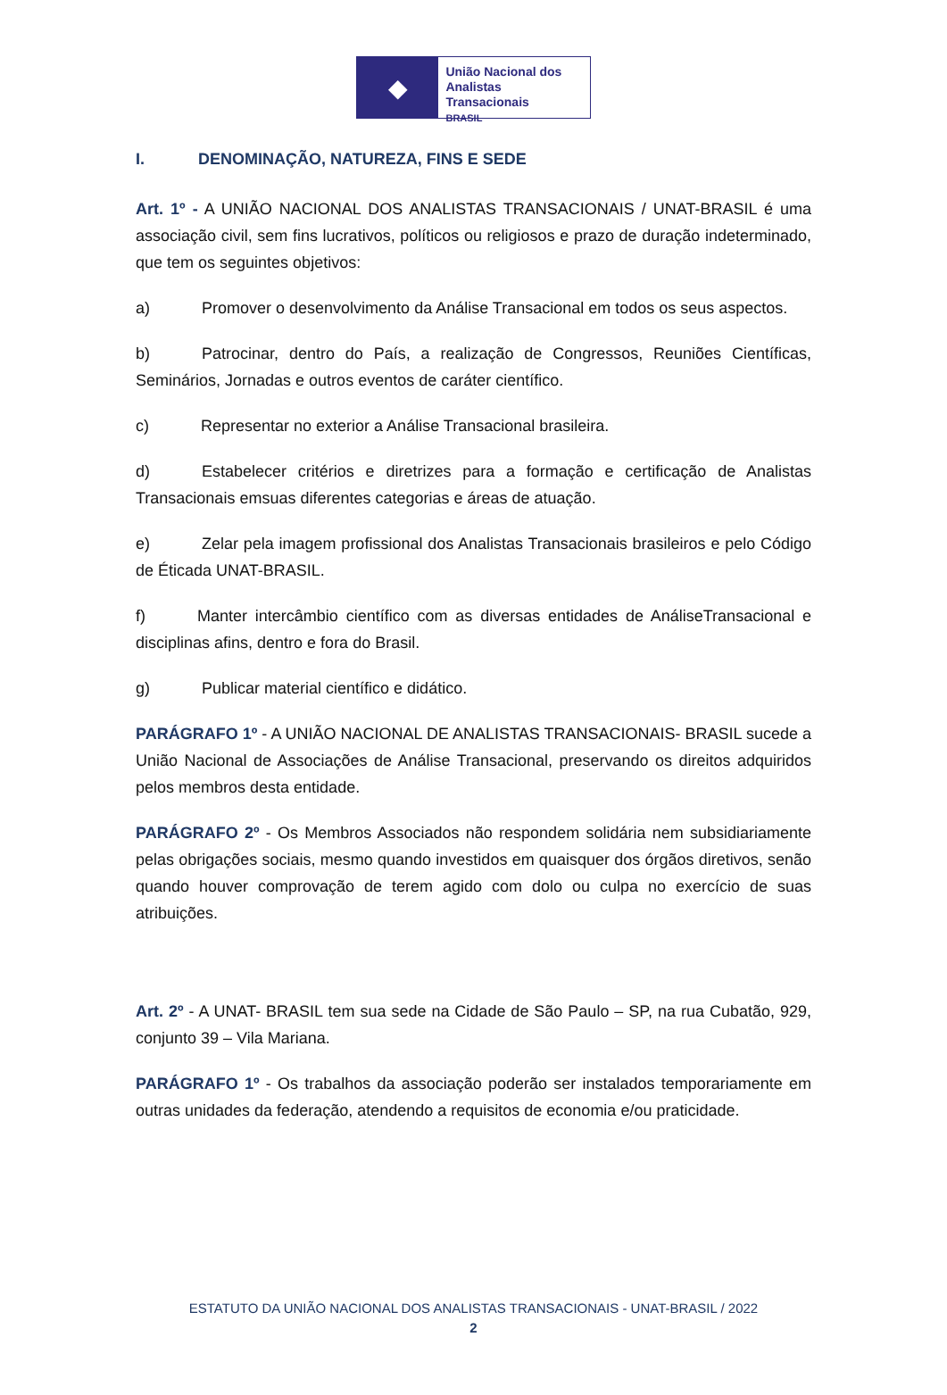◆
União Nacional dos
Analistas Transacionais
BRASIL
I. DENOMINAÇÃO, NATUREZA, FINS E SEDE
Art. 1º - A UNIÃO NACIONAL DOS ANALISTAS TRANSACIONAIS / UNAT-BRASIL é uma associação civil, sem fins lucrativos, políticos ou religiosos e prazo de duração indeterminado, que tem os seguintes objetivos:
a) Promover o desenvolvimento da Análise Transacional em todos os seus aspectos.
b) Patrocinar, dentro do País, a realização de Congressos, Reuniões Científicas, Seminários, Jornadas e outros eventos de caráter científico.
c) Representar no exterior a Análise Transacional brasileira.
d) Estabelecer critérios e diretrizes para a formação e certificação de Analistas Transacionais emsuas diferentes categorias e áreas de atuação.
e) Zelar pela imagem profissional dos Analistas Transacionais brasileiros e pelo Código de Éticada UNAT-BRASIL.
f) Manter intercâmbio científico com as diversas entidades de AnáliseTransacional e disciplinas afins, dentro e fora do Brasil.
g) Publicar material científico e didático.
PARÁGRAFO 1º - A UNIÃO NACIONAL DE ANALISTAS TRANSACIONAIS- BRASIL sucede a União Nacional de Associações de Análise Transacional, preservando os direitos adquiridos pelos membros desta entidade.
PARÁGRAFO 2º - Os Membros Associados não respondem solidária nem subsidiariamente pelas obrigações sociais, mesmo quando investidos em quaisquer dos órgãos diretivos, senão quando houver comprovação de terem agido com dolo ou culpa no exercício de suas atribuições.
Art. 2º - A UNAT- BRASIL tem sua sede na Cidade de São Paulo – SP, na rua Cubatão, 929, conjunto 39 – Vila Mariana.
PARÁGRAFO 1º - Os trabalhos da associação poderão ser instalados temporariamente em outras unidades da federação, atendendo a requisitos de economia e/ou praticidade.
ESTATUTO DA UNIÃO NACIONAL DOS ANALISTAS TRANSACIONAIS - UNAT-BRASIL / 2022
2